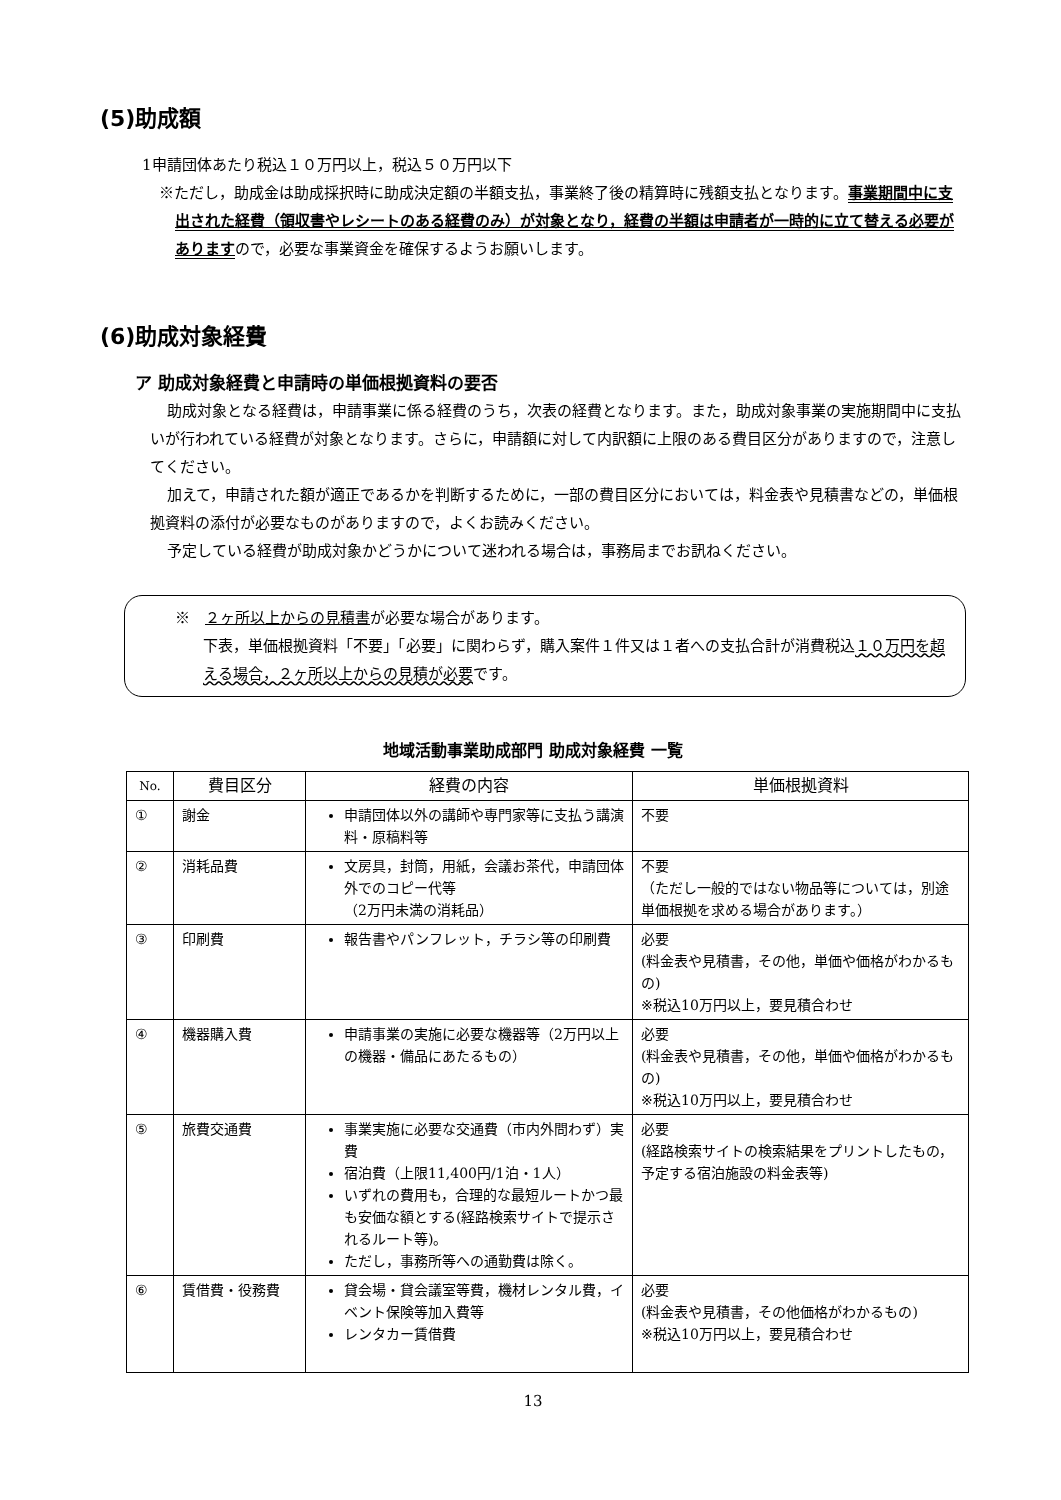(5)助成額
1申請団体あたり税込１０万円以上，税込５０万円以下
※ただし，助成金は助成採択時に助成決定額の半額支払，事業終了後の精算時に残額支払となります。事業期間中に支出された経費（領収書やレシートのある経費のみ）が対象となり，経費の半額は申請者が一時的に立て替える必要がありますので，必要な事業資金を確保するようお願いします。
(6)助成対象経費
ア 助成対象経費と申請時の単価根拠資料の要否
助成対象となる経費は，申請事業に係る経費のうち，次表の経費となります。また，助成対象事業の実施期間中に支払いが行われている経費が対象となります。さらに，申請額に対して内訳額に上限のある費目区分がありますので，注意してください。
加えて，申請された額が適正であるかを判断するために，一部の費目区分においては，料金表や見積書などの，単価根拠資料の添付が必要なものがありますので，よくお読みください。
予定している経費が助成対象かどうかについて迷われる場合は，事務局までお訊ねください。
※　２ヶ所以上からの見積書が必要な場合があります。
下表，単価根拠資料「不要」「必要」に関わらず，購入案件１件又は１者への支払合計が消費税込１０万円を超える場合，２ヶ所以上からの見積が必要です。
地域活動事業助成部門 助成対象経費 一覧
| No. | 費目区分 | 経費の内容 | 単価根拠資料 |
| --- | --- | --- | --- |
| ① | 謝金 | 申請団体以外の講師や専門家等に支払う講演料・原稿料等 | 不要 |
| ② | 消耗品費 | 文房具，封筒，用紙，会議お茶代，申請団体外でのコピー代等 （2万円未満の消耗品） | 不要 （ただし一般的ではない物品等については，別途単価根拠を求める場合があります。） |
| ③ | 印刷費 | 報告書やパンフレット，チラシ等の印刷費 | 必要 (料金表や見積書，その他，単価や価格がわかるもの) ※税込10万円以上，要見積合わせ |
| ④ | 機器購入費 | 申請事業の実施に必要な機器等（2万円以上の機器・備品にあたるもの） | 必要 (料金表や見積書，その他，単価や価格がわかるもの) ※税込10万円以上，要見積合わせ |
| ⑤ | 旅費交通費 | 事業実施に必要な交通費（市内外問わず）実費 宿泊費（上限11,400円/1泊・1人） いずれの費用も，合理的な最短ルートかつ最も安価な額とする(経路検索サイトで提示されるルート等)。 ただし，事務所等への通勤費は除く。 | 必要 (経路検索サイトの検索結果をプリントしたもの，予定する宿泊施設の料金表等) |
| ⑥ | 賃借費・役務費 | 貸会場・貸会議室等費，機材レンタル費，イベント保険等加入費等 レンタカー賃借費 | 必要 (料金表や見積書，その他価格がわかるもの) ※税込10万円以上，要見積合わせ |
13